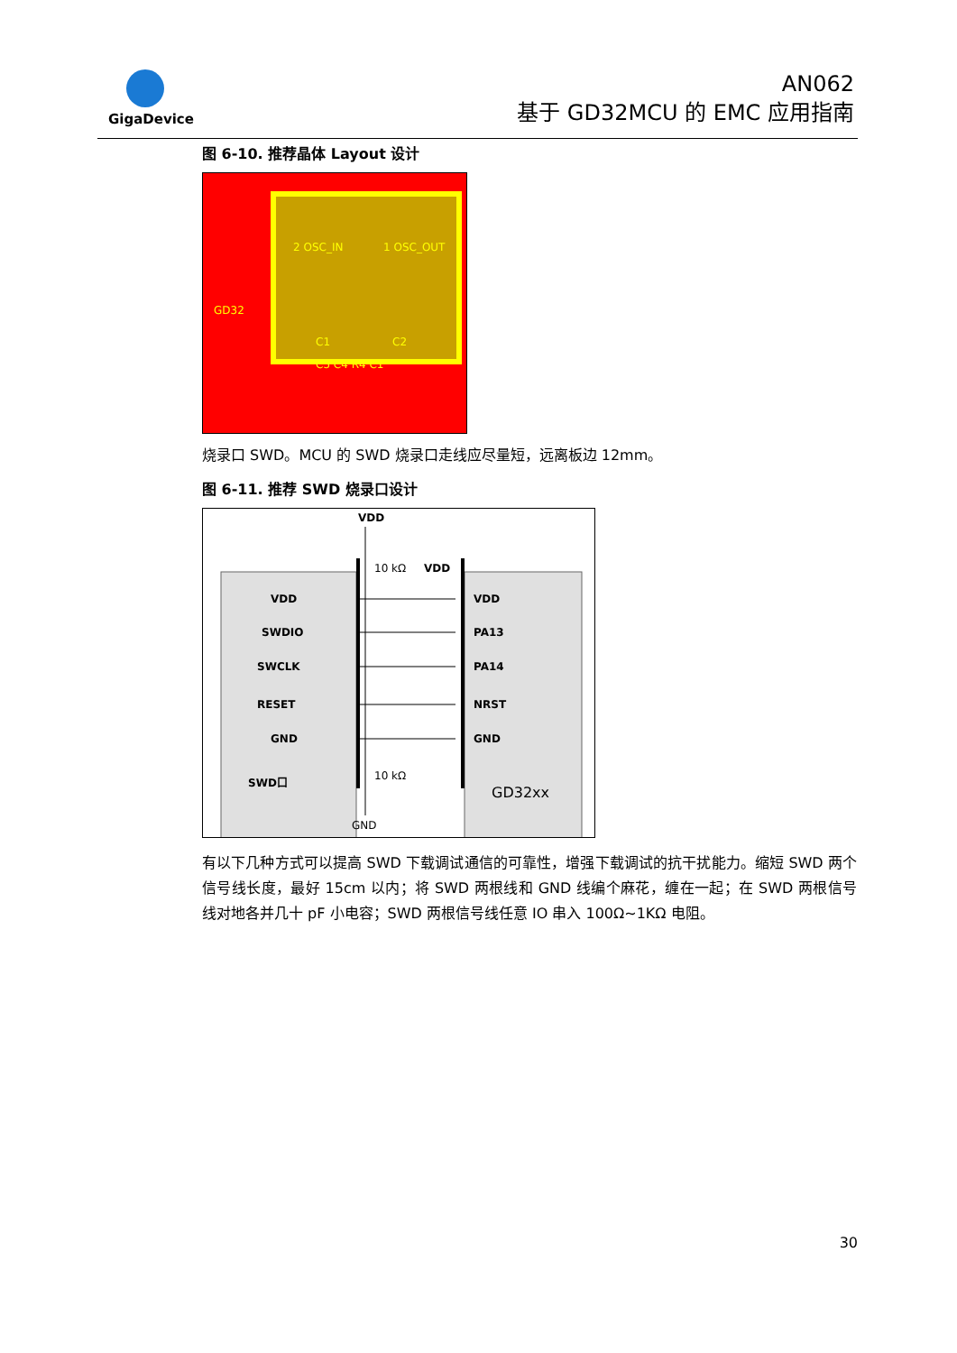GigaDevice
AN062
基于 GD32MCU 的 EMC 应用指南
图 6-10. 推荐晶体 Layout 设计
2 OSC_IN 1 OSC_OUT
GD32
C1 C2
C5 C4 R4 C1
烧录口 SWD。MCU 的 SWD 烧录口走线应尽量短，远离板边 12mm。
图 6-11. 推荐 SWD 烧录口设计
VDD
10 kΩ
VDD
VDD
SWDIO
SWCLK
RESET
GND
SWD口
VDD
PA13
PA14
NRST
GND
10 kΩ
GND
GD32xx
有以下几种方式可以提高 SWD 下载调试通信的可靠性，增强下载调试的抗干扰能力。缩短 SWD 两个信号线长度，最好 15cm 以内；将 SWD 两根线和 GND 线编个麻花，缠在一起；在 SWD 两根信号线对地各并几十 pF 小电容；SWD 两根信号线任意 IO 串入 100Ω~1KΩ 电阻。
30